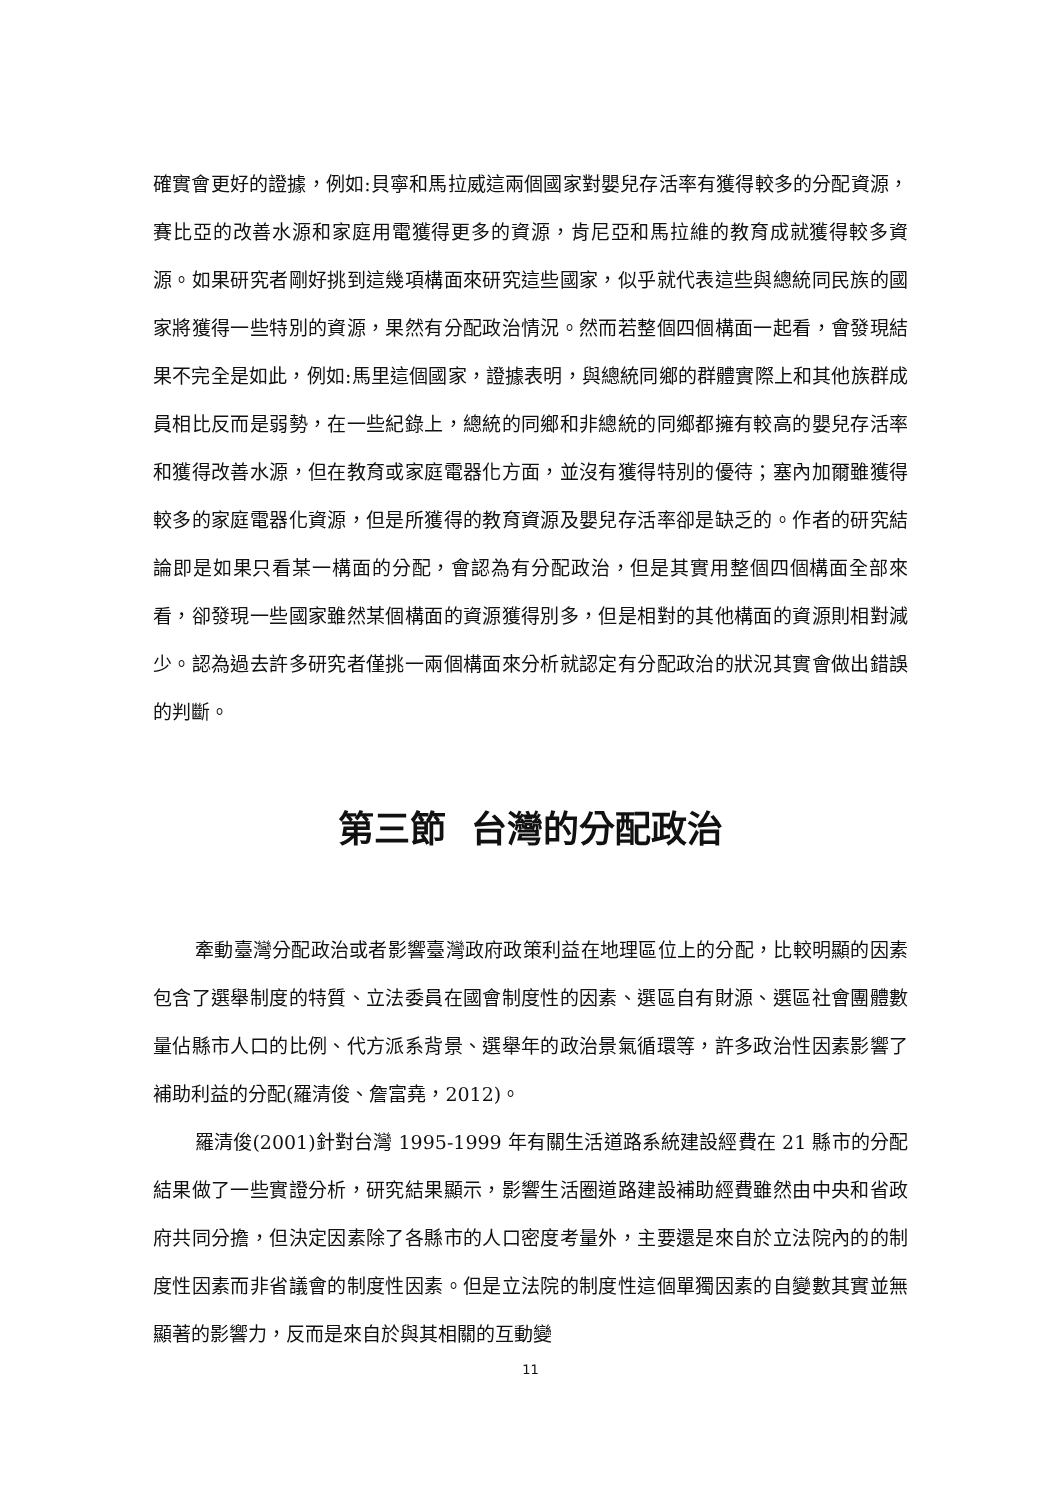確實會更好的證據，例如:貝寧和馬拉威這兩個國家對嬰兒存活率有獲得較多的分配資源，賽比亞的改善水源和家庭用電獲得更多的資源，肯尼亞和馬拉維的教育成就獲得較多資源。如果研究者剛好挑到這幾項構面來研究這些國家，似乎就代表這些與總統同民族的國家將獲得一些特別的資源，果然有分配政治情況。然而若整個四個構面一起看，會發現結果不完全是如此，例如:馬里這個國家，證據表明，與總統同鄉的群體實際上和其他族群成員相比反而是弱勢，在一些紀錄上，總統的同鄉和非總統的同鄉都擁有較高的嬰兒存活率和獲得改善水源，但在教育或家庭電器化方面，並沒有獲得特別的優待；塞內加爾雖獲得較多的家庭電器化資源，但是所獲得的教育資源及嬰兒存活率卻是缺乏的。作者的研究結論即是如果只看某一構面的分配，會認為有分配政治，但是其實用整個四個構面全部來看，卻發現一些國家雖然某個構面的資源獲得別多，但是相對的其他構面的資源則相對減少。認為過去許多研究者僅挑一兩個構面來分析就認定有分配政治的狀況其實會做出錯誤的判斷。
第三節 台灣的分配政治
牽動臺灣分配政治或者影響臺灣政府政策利益在地理區位上的分配，比較明顯的因素包含了選舉制度的特質、立法委員在國會制度性的因素、選區自有財源、選區社會團體數量佔縣市人口的比例、代方派系背景、選舉年的政治景氣循環等，許多政治性因素影響了補助利益的分配(羅清俊、詹富堯，2012)。
羅清俊(2001)針對台灣 1995-1999 年有關生活道路系統建設經費在 21 縣市的分配結果做了一些實證分析，研究結果顯示，影響生活圈道路建設補助經費雖然由中央和省政府共同分擔，但決定因素除了各縣市的人口密度考量外，主要還是來自於立法院內的的制度性因素而非省議會的制度性因素。但是立法院的制度性這個單獨因素的自變數其實並無顯著的影響力，反而是來自於與其相關的互動變
11